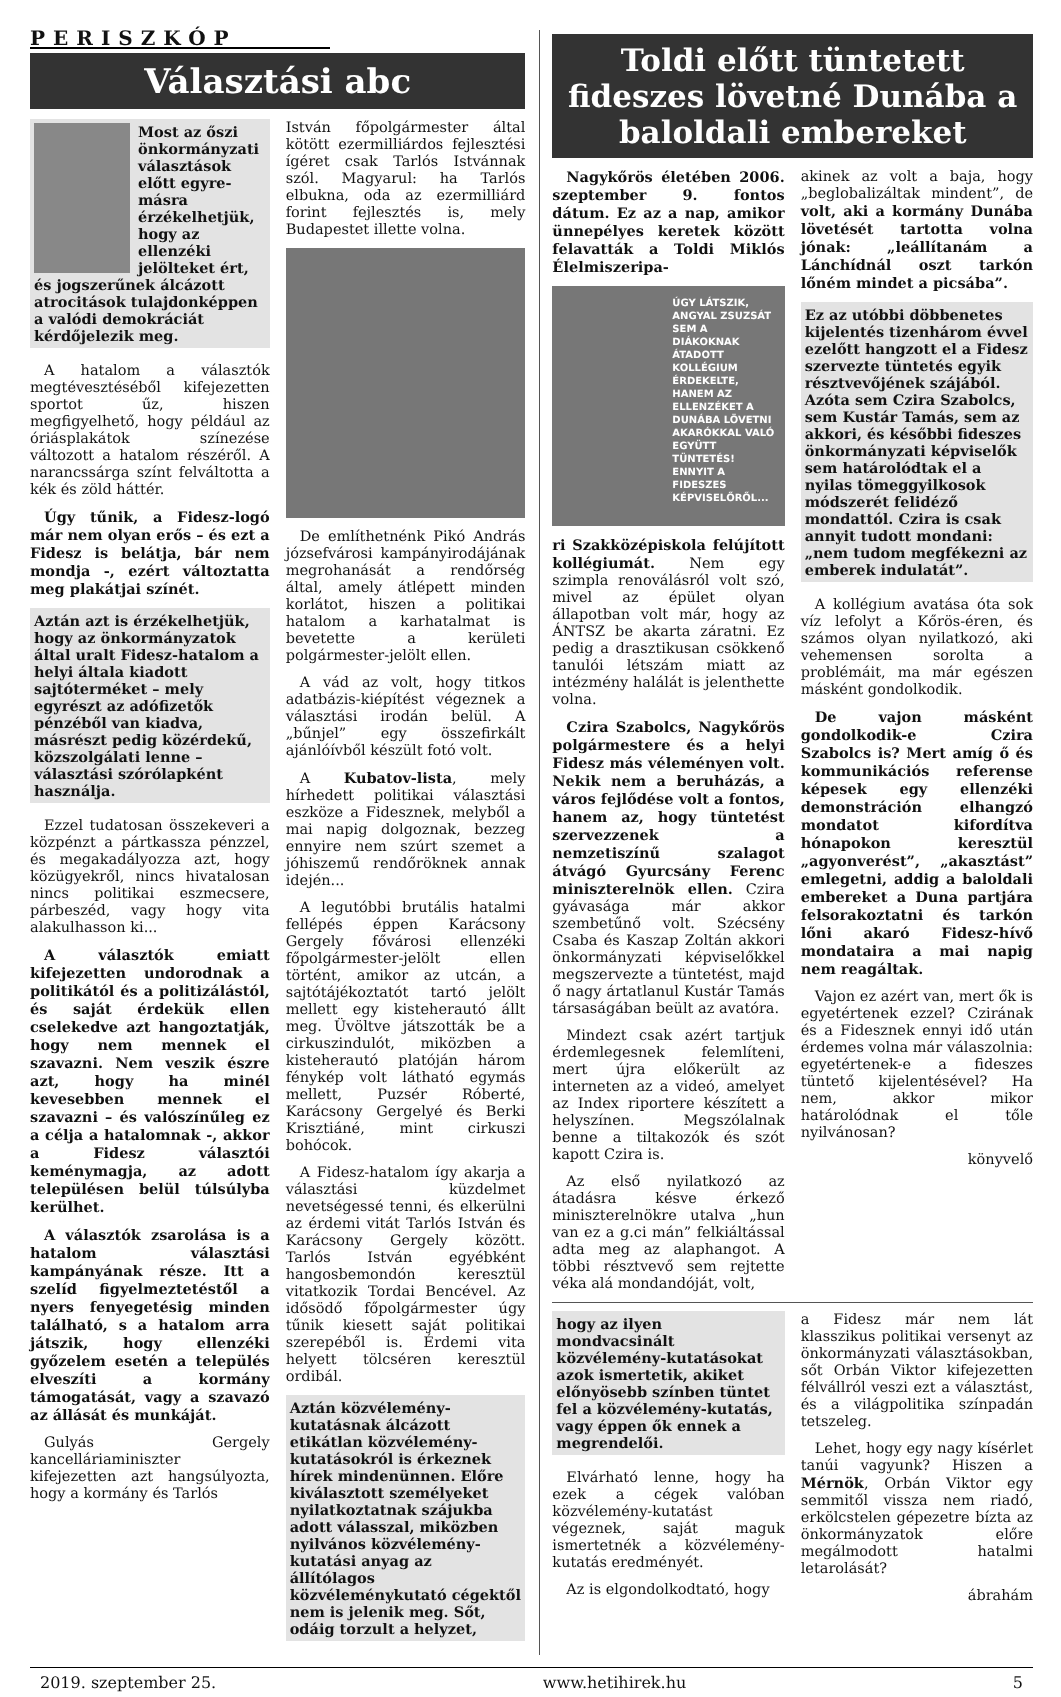PERISZKÓP
Választási abc
Most az őszi önkormányzati választások előtt egyre-másra érzékelhetjük, hogy az ellenzéki jelölteket ért, és jogszerűnek álcázott atrocitások tulajdonképpen a valódi demokráciát kérdőjelezik meg.
A hatalom a választók megtévesztéséből kifejezetten sportot űz, hiszen megfigyelhető, hogy például az óriásplakátok színezése változott a hatalom részéről. A narancssárga színt felváltotta a kék és zöld háttér.
Úgy tűnik, a Fidesz-logó már nem olyan erős – és ezt a Fidesz is belátja, bár nem mondja -, ezért változtatta meg plakátjai színét.
Aztán azt is érzékelhetjük, hogy az önkormányzatok által uralt Fidesz-hatalom a helyi általa kiadott sajtóterméket – mely egyrészt az adófizetők pénzéből van kiadva, másrészt pedig közérdekű, közszolgálati lenne – választási szórólapként használja.
Ezzel tudatosan összekeveri a közpénzt a pártkassza pénzzel, és megakadályozza azt, hogy közügyekről, nincs hivatalosan nincs politikai eszmecsere, párbeszéd, vagy hogy vita alakulhasson ki...
A választók emiatt kifejezetten undorodnak a politikától és a politizálástól, és saját érdekük ellen cselekedve azt hangoztatják, hogy nem mennek el szavazni. Nem veszik észre azt, hogy ha minél kevesebben mennek el szavazni – és valószínűleg ez a célja a hatalomnak -, akkor a Fidesz választói keménymagja, az adott településen belül túlsúlyba kerülhet.
A választók zsarolása is a hatalom választási kampányának része. Itt a szelíd figyelmeztetéstől a nyers fenyegetésig minden található, s a hatalom arra játszik, hogy ellenzéki győzelem esetén a település elveszíti a kormány támogatását, vagy a szavazó az állását és munkáját.
Gulyás Gergely kancelláriaminiszter kifejezetten azt hangsúlyozta, hogy a kormány és Tarlós
István főpolgármester által kötött ezermilliárdos fejlesztési ígéret csak Tarlós Istvánnak szól. Magyarul: ha Tarlós elbukna, oda az ezermilliárd forint fejlesztés is, mely Budapestet illette volna.
De említhetnénk Pikó András józsefvárosi kampányirodájának megrohanását a rendőrség által, amely átlépett minden korlátot, hiszen a politikai hatalom a karhatalmat is bevetette a kerületi polgármester-jelölt ellen.
A vád az volt, hogy titkos adatbázis-kiépítést végeznek a választási irodán belül. A „bűnjel” egy összefirkált ajánlóívből készült fotó volt.
A Kubatov-lista, mely hírhedett politikai választási eszköze a Fidesznek, melyből a mai napig dolgoznak, bezzeg ennyire nem szúrt szemet a jóhiszemű rendőröknek annak idején...
A legutóbbi brutális hatalmi fellépés éppen Karácsony Gergely fővárosi ellenzéki főpolgármester-jelölt ellen történt, amikor az utcán, a sajtótájékoztatót tartó jelölt mellett egy kisteherautó állt meg. Üvöltve játszották be a cirkuszindulót, miközben a kisteherautó platóján három fénykép volt látható egymás mellett, Puzsér Róberté, Karácsony Gergelyé és Berki Krisztiáné, mint cirkuszi bohócok.
A Fidesz-hatalom így akarja a választási küzdelmet nevetségessé tenni, és elkerülni az érdemi vitát Tarlós István és Karácsony Gergely között. Tarlós István egyébként hangosbemondón keresztül vitatkozik Tordai Bencével. Az idősödő főpolgármester úgy tűnik kiesett saját politikai szerepéből is. Érdemi vita helyett tölcséren keresztül ordibál.
Aztán közvélemény-kutatásnak álcázott etikátlan közvélemény-kutatásokról is érkeznek hírek mindenünnen. Előre kiválasztott személyeket nyilatkoztatnak szájukba adott válasszal, miközben nyilvános közvélemény-kutatási anyag az állítólagos közvéleménykutató cégektől nem is jelenik meg. Sőt, odáig torzult a helyzet,
Toldi előtt tüntetett fideszes lövetné Dunába a baloldali embereket
Nagykőrös életében 2006. szeptember 9. fontos dátum. Ez az a nap, amikor ünnepélyes keretek között felavatták a Toldi Miklós Élelmiszeripa-
ÚGY LÁTSZIK, ANGYAL ZSUZSÁT SEM A DIÁKOKNAK ÁTADOTT KOLLÉGIUM ÉRDEKELTE, HANEM AZ ELLENZÉKET A DUNÁBA LÖVETNI AKARÓKKAL VALÓ EGYÜTT TÜNTETÉS! ENNYIT A FIDESZES KÉPVISELŐRŐL...
ri Szakközépiskola felújított kollégiumát. Nem egy szimpla renoválásról volt szó, mivel az épület olyan állapotban volt már, hogy az ÁNTSZ be akarta záratni. Ez pedig a drasztikusan csökkenő tanulói létszám miatt az intézmény halálát is jelenthette volna.
Czira Szabolcs, Nagykőrös polgármestere és a helyi Fidesz más véleményen volt. Nekik nem a beruházás, a város fejlődése volt a fontos, hanem az, hogy tüntetést szervezzenek a nemzetiszínű szalagot átvágó Gyurcsány Ferenc miniszterelnök ellen. Czira gyávasága már akkor szembetűnő volt. Szécsény Csaba és Kaszap Zoltán akkori önkormányzati képviselőkkel megszervezte a tüntetést, majd ő nagy ártatlanul Kustár Tamás társaságában beült az avatóra.
Mindezt csak azért tartjuk érdemlegesnek felemlíteni, mert újra előkerült az interneten az a videó, amelyet az Index riportere készített a helyszínen. Megszólalnak benne a tiltakozók és szót kapott Czira is.
Az első nyilatkozó az átadásra késve érkező miniszterelnökre utalva „hun van ez a g.ci mán” felkiáltással adta meg az alaphangot. A többi résztvevő sem rejtette véka alá mondandóját, volt,
akinek az volt a baja, hogy „beglobalizáltak mindent”, de volt, aki a kormány Dunába lövetését tartotta volna jónak: „leállítanám a Lánchídnál oszt tarkón lőném mindet a picsába”.
Ez az utóbbi döbbenetes kijelentés tizenhárom évvel ezelőtt hangzott el a Fidesz szervezte tüntetés egyik résztvevőjének szájából. Azóta sem Czira Szabolcs, sem Kustár Tamás, sem az akkori, és későbbi fideszes önkormányzati képviselők sem határolódtak el a nyilas tömeggyilkosok módszerét felidéző mondattól. Czira is csak annyit tudott mondani: „nem tudom megfékezni az emberek indulatát”.
A kollégium avatása óta sok víz lefolyt a Kőrös-éren, és számos olyan nyilatkozó, aki vehemensen sorolta a problémáit, ma már egészen másként gondolkodik.
De vajon másként gondolkodik-e Czira Szabolcs is? Mert amíg ő és kommunikációs referense képesek egy ellenzéki demonstráción elhangzó mondatot kifordítva hónapokon keresztül „agyonverést”, „akasztást” emlegetni, addig a baloldali embereket a Duna partjára felsorakoztatni és tarkón lőni akaró Fidesz-hívő mondataira a mai napig nem reagáltak.
Vajon ez azért van, mert ők is egyetértenek ezzel? Czirának és a Fidesznek ennyi idő után érdemes volna már válaszolnia: egyetértenek-e a fideszes tüntető kijelentésével? Ha nem, akkor mikor határolódnak el tőle nyilvánosan?
könyvelő
hogy az ilyen mondvacsinált közvélemény-kutatásokat azok ismertetik, akiket előnyösebb színben tüntet fel a közvélemény-kutatás, vagy éppen ők ennek a megrendelői.
Elvárható lenne, hogy ha ezek a cégek valóban közvélemény-kutatást végeznek, saját maguk ismertetnék a közvélemény-kutatás eredményét.
Az is elgondolkodtató, hogy
a Fidesz már nem lát klasszikus politikai versenyt az önkormányzati választásokban, sőt Orbán Viktor kifejezetten félvállról veszi ezt a választást, és a világpolitika színpadán tetszeleg.
Lehet, hogy egy nagy kísérlet tanúi vagyunk? Hiszen a Mérnök, Orbán Viktor egy semmitől vissza nem riadó, erkölcstelen gépezetre bízta az önkormányzatok előre megálmodott hatalmi letarolását?
ábrahám
2019. szeptember 25. www.hetihirek.hu 5